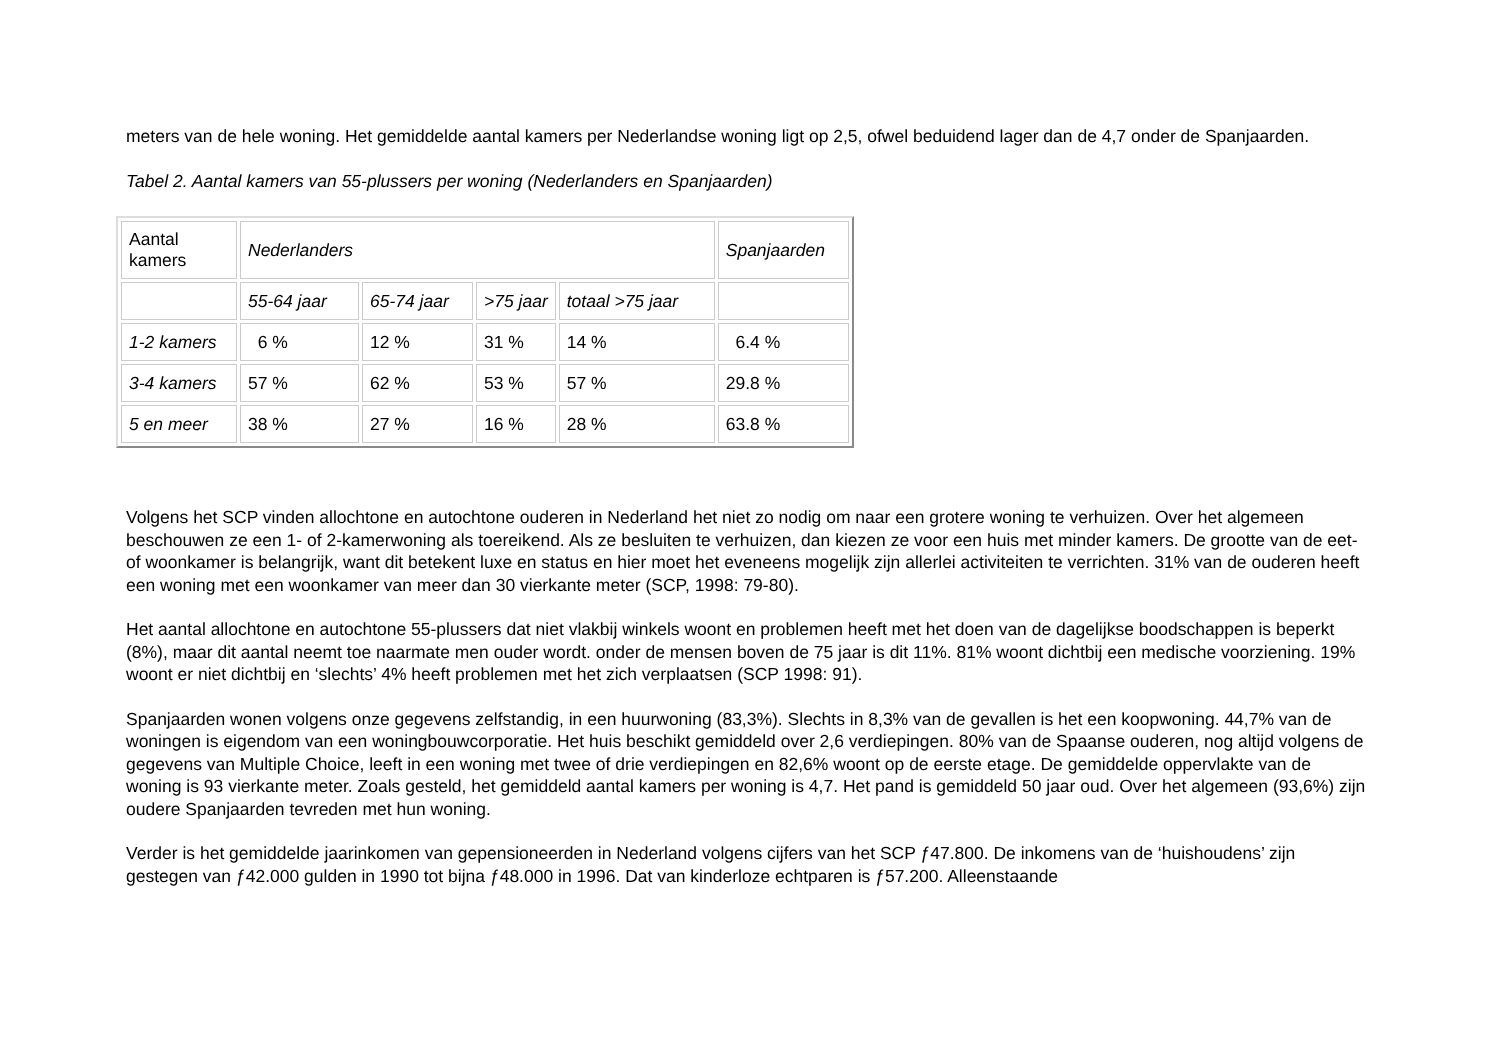meters van de hele woning. Het gemiddelde aantal kamers per Nederlandse woning ligt op 2,5, ofwel beduidend lager dan de 4,7 onder de Spanjaarden.
Tabel 2. Aantal kamers van 55-plussers per woning (Nederlanders en Spanjaarden)
| Aantal kamers | Nederlanders | | | | Spanjaarden |
| | 55-64 jaar | 65-74 jaar | >75 jaar | totaal >75 jaar | |
| 1-2 kamers | 6 % | 12 % | 31 % | 14 % | 6.4 % |
| 3-4 kamers | 57 % | 62 % | 53 % | 57 % | 29.8 % |
| 5 en meer | 38 % | 27 % | 16 % | 28 % | 63.8 % |
Volgens het SCP vinden allochtone en autochtone ouderen in Nederland het niet zo nodig om naar een grotere woning te verhuizen. Over het algemeen beschouwen ze een 1- of 2-kamerwoning als toereikend. Als ze besluiten te verhuizen, dan kiezen ze voor een huis met minder kamers. De grootte van de eet- of woonkamer is belangrijk, want dit betekent luxe en status en hier moet het eveneens mogelijk zijn allerlei activiteiten te verrichten. 31% van de ouderen heeft een woning met een woonkamer van meer dan 30 vierkante meter (SCP, 1998: 79-80).
Het aantal allochtone en autochtone 55-plussers dat niet vlakbij winkels woont en problemen heeft met het doen van de dagelijkse boodschappen is beperkt (8%), maar dit aantal neemt toe naarmate men ouder wordt. onder de mensen boven de 75 jaar is dit 11%. 81% woont dichtbij een medische voorziening. 19% woont er niet dichtbij en ‘slechts’ 4% heeft problemen met het zich verplaatsen (SCP 1998: 91).
Spanjaarden wonen volgens onze gegevens zelfstandig, in een huurwoning (83,3%). Slechts in 8,3% van de gevallen is het een koopwoning. 44,7% van de woningen is eigendom van een woningbouwcorporatie. Het huis beschikt gemiddeld over 2,6 verdiepingen. 80% van de Spaanse ouderen, nog altijd volgens de gegevens van Multiple Choice, leeft in een woning met twee of drie verdiepingen en 82,6% woont op de eerste etage. De gemiddelde oppervlakte van de woning is 93 vierkante meter. Zoals gesteld, het gemiddeld aantal kamers per woning is 4,7. Het pand is gemiddeld 50 jaar oud. Over het algemeen (93,6%) zijn oudere Spanjaarden tevreden met hun woning.
Verder is het gemiddelde jaarinkomen van gepensioneerden in Nederland volgens cijfers van het SCP ƒ47.800. De inkomens van de ‘huishoudens’ zijn gestegen van ƒ42.000 gulden in 1990 tot bijna ƒ48.000 in 1996. Dat van kinderloze echtparen is ƒ57.200. Alleenstaande